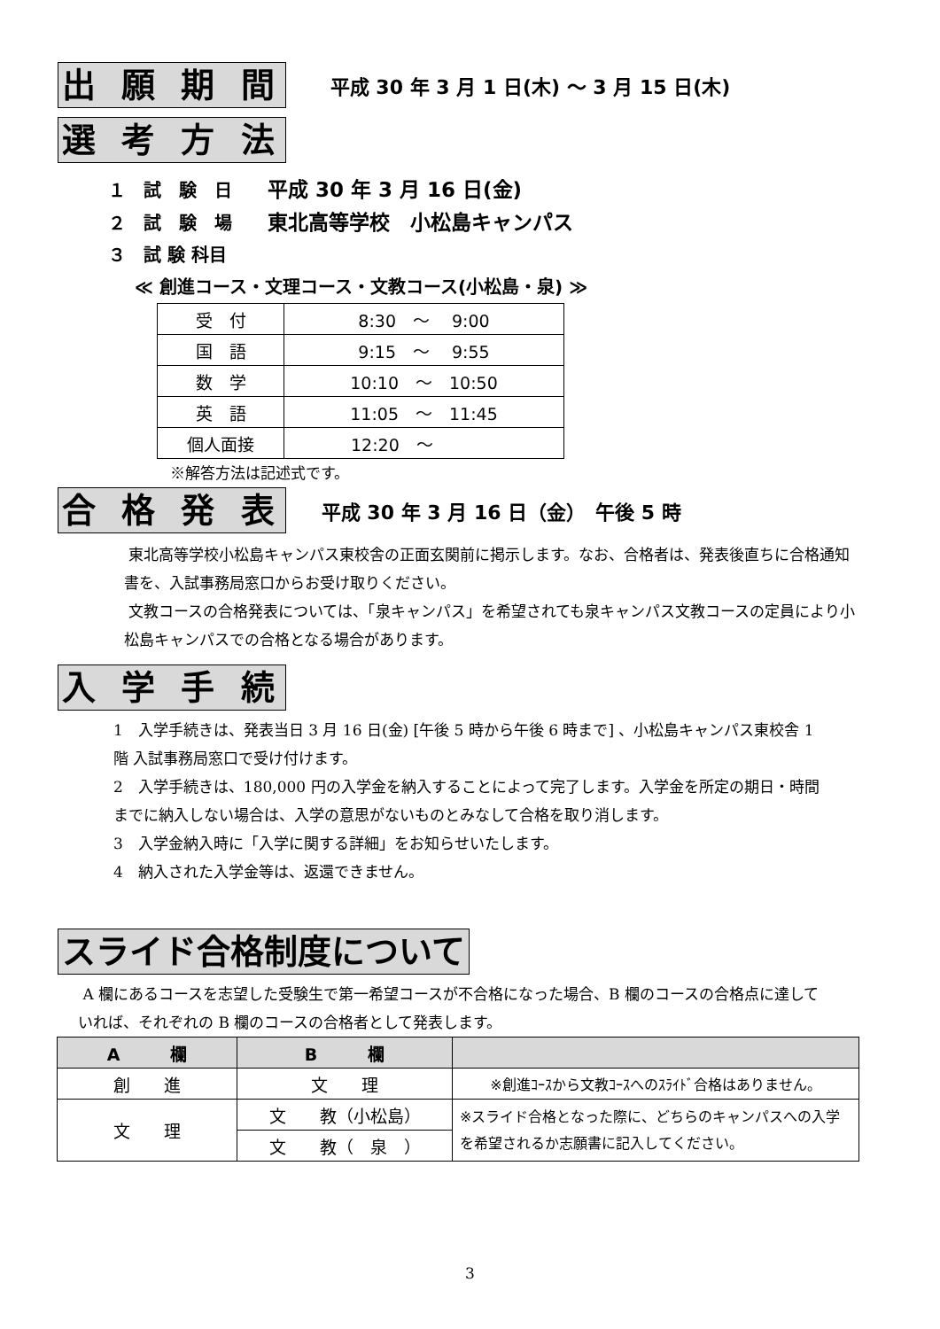出 願 期 間 平成 30 年 3 月 1 日(木) ～ 3 月 15 日(木)
選 考 方 法
１　試　験　日　　平成 30 年 3 月 16 日(金)
２　試　験　場　　東北高等学校　小松島キャンパス
３　試 験 科目
≪ 創進コース・文理コース・文教コース(小松島・泉) ≫
| 受 付 | 8:30 ～ 9:00 |
| 国 語 | 9:15 ～ 9:55 |
| 数 学 | 10:10 ～ 10:50 |
| 英 語 | 11:05 ～ 11:45 |
| 個人面接 | 12:20 ～ |
※解答方法は記述式です。
合 格 発 表 平成 30 年 3 月 16 日（金）　午後 5 時
東北高等学校小松島キャンパス東校舎の正面玄関前に掲示します。なお、合格者は、発表後直ちに合格通知書を、入試事務局窓口からお受け取りください。
文教コースの合格発表については、「泉キャンパス」を希望されても泉キャンパス文教コースの定員により小松島キャンパスでの合格となる場合があります。
入 学 手 続
1　入学手続きは、発表当日 3 月 16 日(金) [午後 5 時から午後 6 時まで] 、小松島キャンパス東校舎 1 階 入試事務局窓口で受け付けます。
2　入学手続きは、180,000 円の入学金を納入することによって完了します。入学金を所定の期日・時間までに納入しない場合は、入学の意思がないものとみなして合格を取り消します。
3　入学金納入時に「入学に関する詳細」をお知らせいたします。
4　納入された入学金等は、返還できません。
スライド合格制度について
A 欄にあるコースを志望した受験生で第一希望コースが不合格になった場合、B 欄のコースの合格点に達していれば、それぞれの B 欄のコースの合格者として発表します。
| A 欄 | B 欄 | |
| --- | --- | --- |
| 創 進 | 文 理 | ※創進ｺｰｽから文教ｺｰｽへのｽﾗｲﾄﾞ合格はありません。 |
| 文 理 | 文 教（小松島） | ※スライド合格となった際に、どちらのキャンパスへの入学を希望されるか志願書に記入してください。 |
| | 文 教（ 泉 ） | |
3